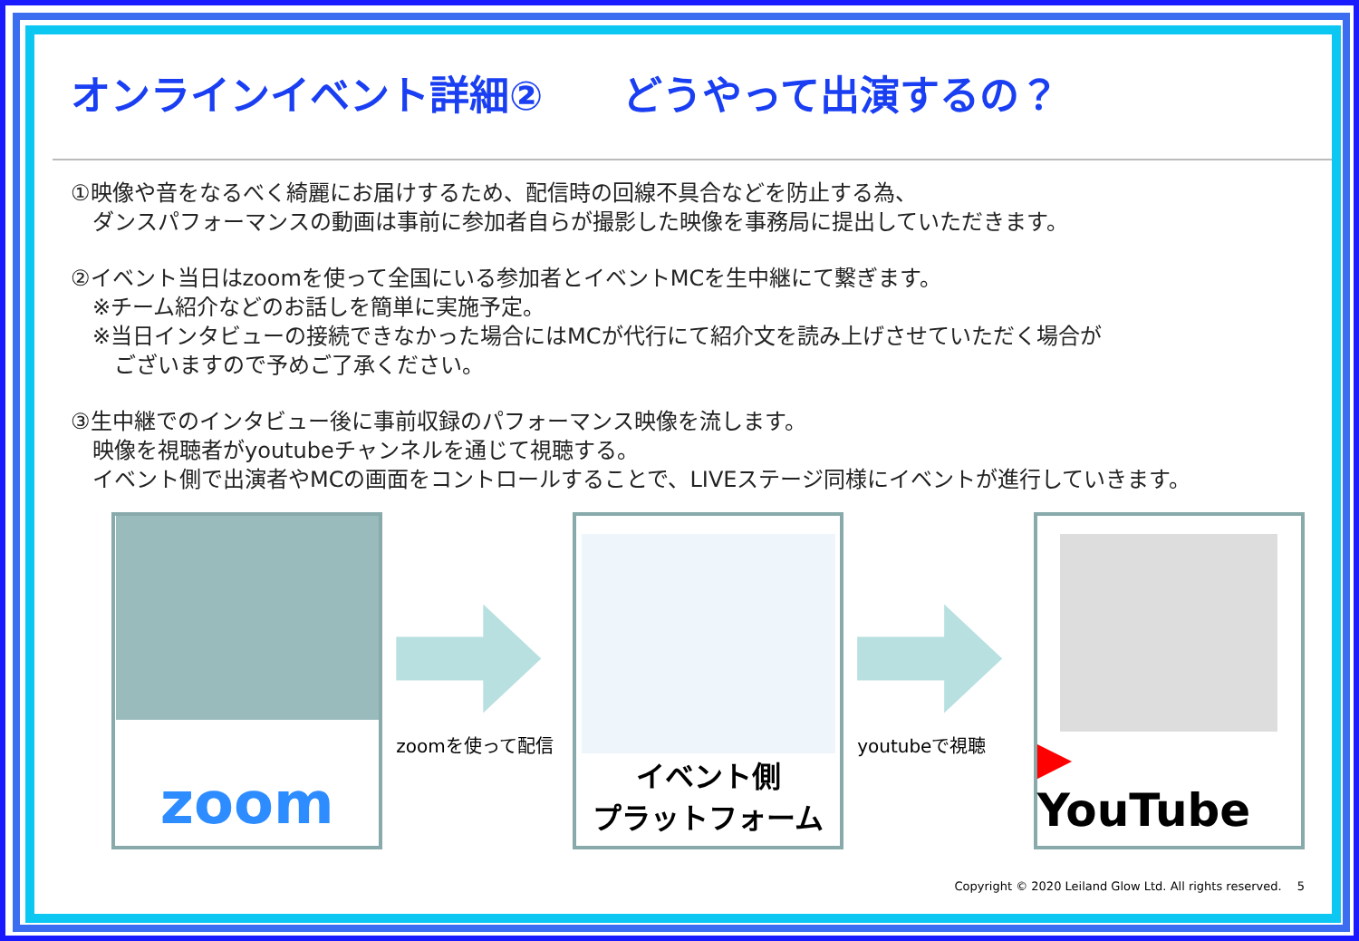オンラインイベント詳細②　　どうやって出演するの？
①映像や音をなるべく綺麗にお届けするため、配信時の回線不具合などを防止する為、
　ダンスパフォーマンスの動画は事前に参加者自らが撮影した映像を事務局に提出していただきます。
②イベント当日はzoomを使って全国にいる参加者とイベントMCを生中継にて繋ぎます。
　※チーム紹介などのお話しを簡単に実施予定。
　※当日インタビューの接続できなかった場合にはMCが代行にて紹介文を読み上げさせていただく場合が
　　ございますので予めご了承ください。
③生中継でのインタビュー後に事前収録のパフォーマンス映像を流します。
　映像を視聴者がyoutubeチャンネルを通じて視聴する。
　イベント側で出演者やMCの画面をコントロールすることで、LIVEステージ同様にイベントが進行していきます。
zoom
zoomを使って配信
イベント側
プラットフォーム
youtubeで視聴
▶ YouTube
Copyright © 2020 Leiland Glow Ltd. All rights reserved.　 5